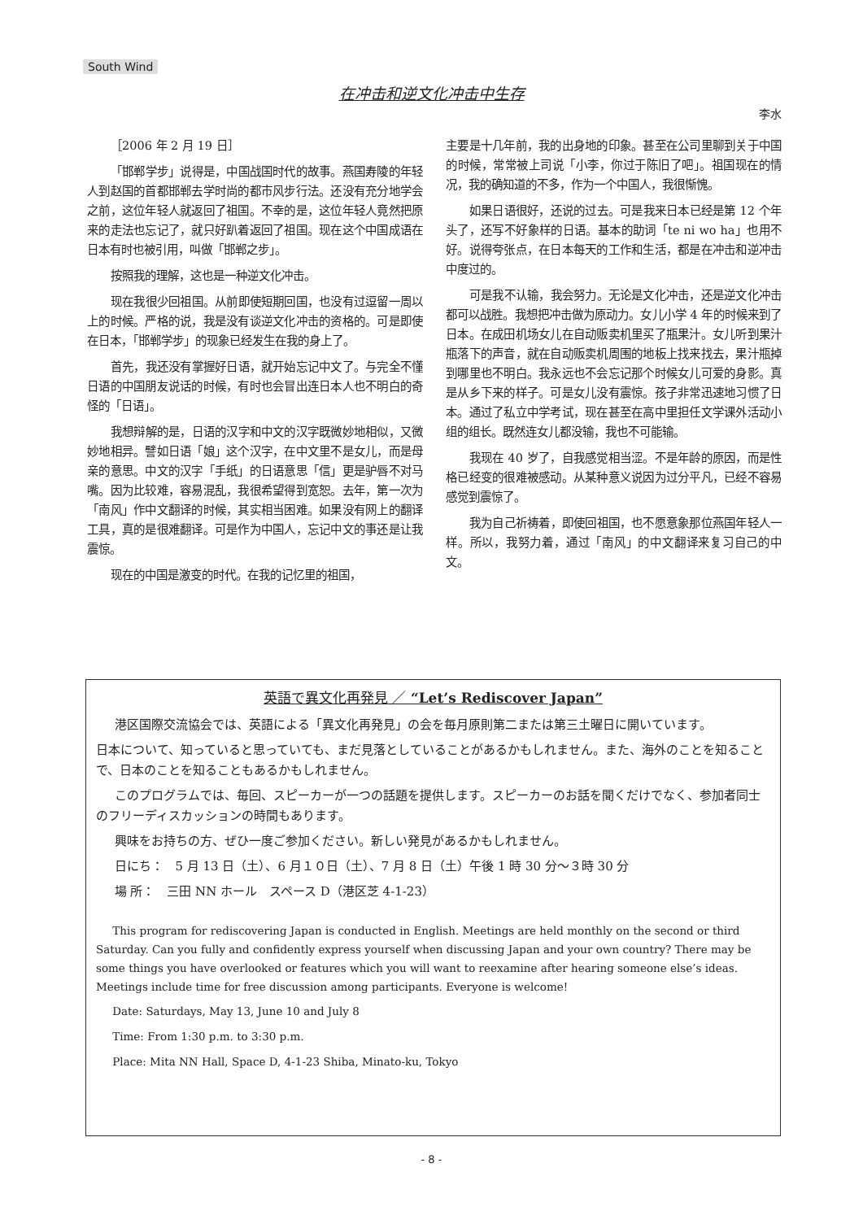South Wind
在冲击和逆文化冲击中生存
李水
［2006 年 2 月 19 日］
「邯郸学步」说得是，中国战国时代的故事。燕国寿陵的年轻人到赵国的首都邯郸去学时尚的都市风步行法。还没有充分地学会之前，这位年轻人就返回了祖国。不幸的是，这位年轻人竟然把原来的走法也忘记了，就只好趴着返回了祖国。现在这个中国成语在日本有时也被引用，叫做「邯郸之步」。
按照我的理解，这也是一种逆文化冲击。
现在我很少回祖国。从前即使短期回国，也没有过逗留一周以上的时候。严格的说，我是没有谈逆文化冲击的资格的。可是即使在日本，「邯郸学步」的现象已经发生在我的身上了。
首先，我还没有掌握好日语，就开始忘记中文了。与完全不懂日语的中国朋友说话的时候，有时也会冒出连日本人也不明白的奇怪的「日语」。
我想辩解的是，日语的汉字和中文的汉字既微妙地相似，又微妙地相异。譬如日语「娘」这个汉字，在中文里不是女儿，而是母亲的意思。中文的汉字「手纸」的日语意思「信」更是驴唇不对马嘴。因为比较难，容易混乱，我很希望得到宽恕。去年，第一次为「南风」作中文翻译的时候，其实相当困难。如果没有网上的翻译工具，真的是很难翻译。可是作为中国人，忘记中文的事还是让我震惊。
现在的中国是激变的时代。在我的记忆里的祖国，
主要是十几年前，我的出身地的印象。甚至在公司里聊到关于中国的时候，常常被上司说「小李，你过于陈旧了吧」。祖国现在的情况，我的确知道的不多，作为一个中国人，我很惭愧。
如果日语很好，还说的过去。可是我来日本已经是第 12 个年头了，还写不好象样的日语。基本的助词「te ni wo ha」也用不好。说得夸张点，在日本每天的工作和生活，都是在冲击和逆冲击中度过的。
可是我不认输，我会努力。无论是文化冲击，还是逆文化冲击都可以战胜。我想把冲击做为原动力。女儿小学 4 年的时候来到了日本。在成田机场女儿在自动贩卖机里买了瓶果汁。女儿听到果汁瓶落下的声音，就在自动贩卖机周围的地板上找来找去，果汁瓶掉到哪里也不明白。我永远也不会忘记那个时候女儿可爱的身影。真是从乡下来的样子。可是女儿没有震惊。孩子非常迅速地习惯了日本。通过了私立中学考试，现在甚至在高中里担任文学课外活动小组的组长。既然连女儿都没输，我也不可能输。
我现在 40 岁了，自我感觉相当涩。不是年龄的原因，而是性格已经变的很难被感动。从某种意义说因为过分平凡，已经不容易感觉到震惊了。
我为自己祈祷着，即使回祖国，也不愿意象那位燕国年轻人一样。所以，我努力着，通过「南风」的中文翻译来复习自己的中文。
英語で異文化再発見 ／ “Let’s Rediscover Japan”
港区国際交流協会では、英語による「異文化再発見」の会を毎月原則第二または第三土曜日に開いています。
日本について、知っていると思っていても、まだ見落としていることがあるかもしれません。また、海外のことを知ることで、日本のことを知ることもあるかもしれません。
このプログラムでは、毎回、スピーカーが一つの話題を提供します。スピーカーのお話を聞くだけでなく、参加者同士のフリーディスカッションの時間もあります。
興味をお持ちの方、ぜひ一度ご参加ください。新しい発見があるかもしれません。
日にち：　5 月 13 日（土）、6 月１０日（土）、7 月 8 日（土）午後 1 時 30 分～３時 30 分
場 所：　三田 NN ホール　スペース D（港区芝 4-1-23）
This program for rediscovering Japan is conducted in English. Meetings are held monthly on the second or third Saturday. Can you fully and confidently express yourself when discussing Japan and your own country? There may be some things you have overlooked or features which you will want to reexamine after hearing someone else’s ideas. Meetings include time for free discussion among participants. Everyone is welcome!
Date: Saturdays, May 13, June 10 and July 8
Time: From 1:30 p.m. to 3:30 p.m.
Place: Mita NN Hall, Space D, 4-1-23 Shiba, Minato-ku, Tokyo
- 8 -